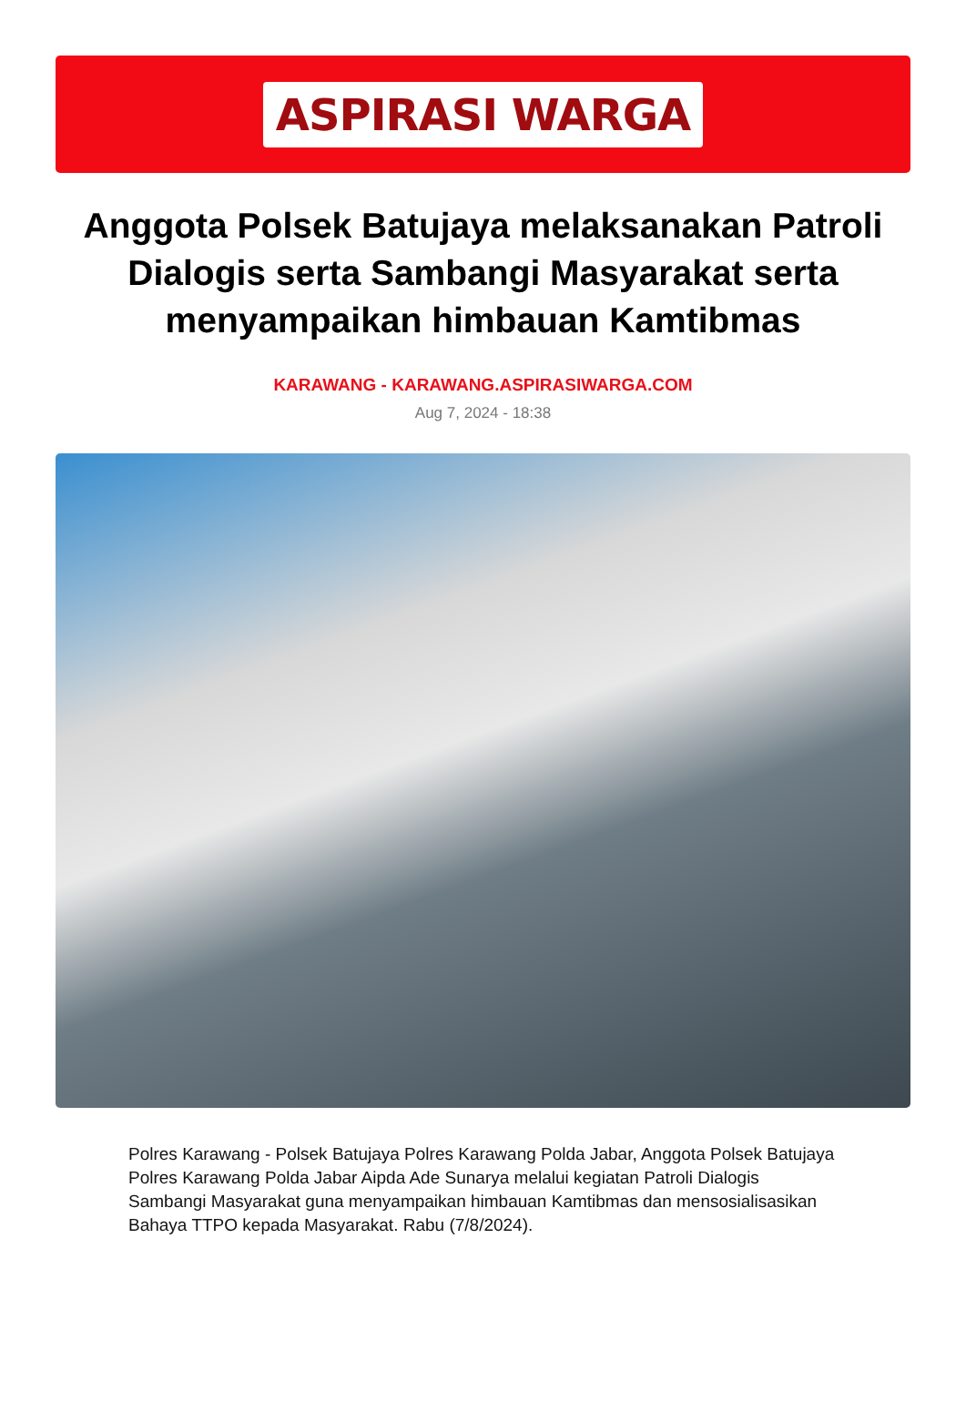ASPIRASI WARGA
Anggota Polsek Batujaya melaksanakan Patroli Dialogis serta Sambangi Masyarakat serta menyampaikan himbauan Kamtibmas
KARAWANG - KARAWANG.ASPIRASIWARGA.COM
Aug 7, 2024 - 18:38
Polres Karawang - Polsek Batujaya Polres Karawang Polda Jabar, Anggota Polsek Batujaya Polres Karawang Polda Jabar Aipda Ade Sunarya melalui kegiatan Patroli Dialogis Sambangi Masyarakat guna menyampaikan himbauan Kamtibmas dan mensosialisasikan Bahaya TTPO kepada Masyarakat. Rabu (7/8/2024).